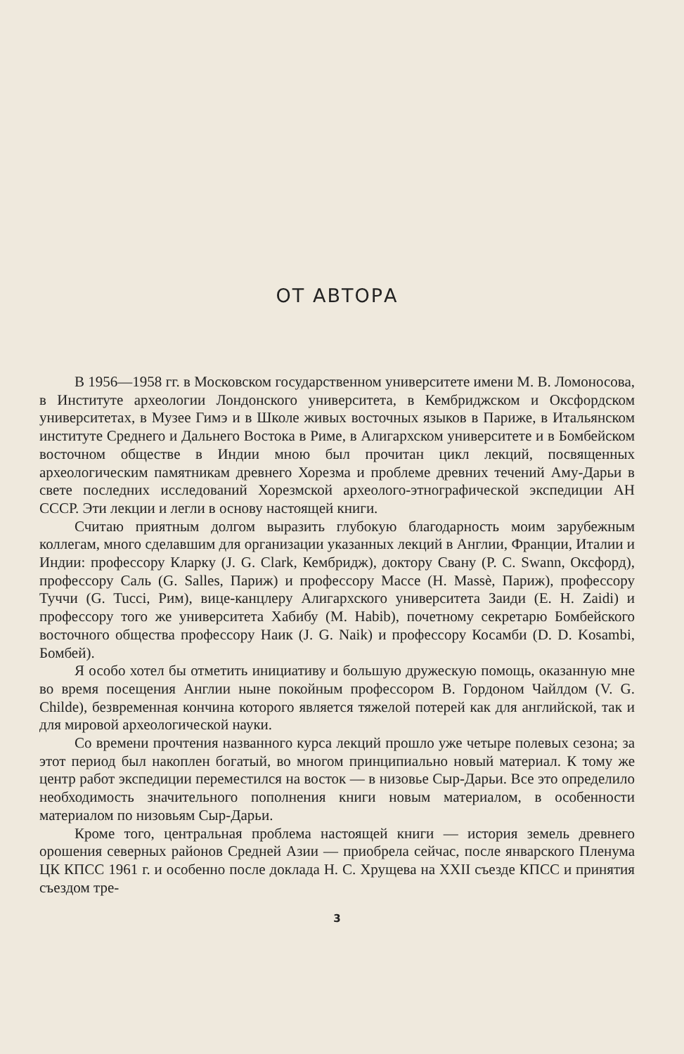ОТ АВТОРА
В 1956—1958 гг. в Московском государственном университете имени М. В. Ломоносова, в Институте археологии Лондонского университета, в Кембриджском и Оксфордском университетах, в Музее Гимэ и в Школе живых восточных языков в Париже, в Итальянском институте Среднего и Дальнего Востока в Риме, в Алигархском университете и в Бомбейском восточном обществе в Индии мною был прочитан цикл лекций, посвященных археологическим памятникам древнего Хорезма и проблеме древних течений Аму-Дарьи в свете последних исследований Хорезмской археолого-этнографической экспедиции АН СССР. Эти лекции и легли в основу настоящей книги.
Считаю приятным долгом выразить глубокую благодарность моим зарубежным коллегам, много сделавшим для организации указанных лекций в Англии, Франции, Италии и Индии: профессору Кларку (J. G. Clark, Кембридж), доктору Свану (P. C. Swann, Оксфорд), профессору Саль (G. Salles, Париж) и профессору Массе (H. Massè, Париж), профессору Туччи (G. Tucci, Рим), вице-канцлеру Алигархского университета Заиди (E. H. Zaidi) и профессору того же университета Хабибу (M. Habib), почетному секретарю Бомбейского восточного общества профессору Наик (J. G. Naik) и профессору Косамби (D. D. Kosambi, Бомбей).
Я особо хотел бы отметить инициативу и большую дружескую помощь, оказанную мне во время посещения Англии ныне покойным профессором В. Гордоном Чайлдом (V. G. Childe), безвременная кончина которого является тяжелой потерей как для английской, так и для мировой археологической науки.
Со времени прочтения названного курса лекций прошло уже четыре полевых сезона; за этот период был накоплен богатый, во многом принципиально новый материал. К тому же центр работ экспедиции переместился на восток — в низовье Сыр-Дарьи. Все это определило необходимость значительного пополнения книги новым материалом, в особенности материалом по низовьям Сыр-Дарьи.
Кроме того, центральная проблема настоящей книги — история земель древнего орошения северных районов Средней Азии — приобрела сейчас, после январского Пленума ЦК КПСС 1961 г. и особенно после доклада Н. С. Хрущева на XXII съезде КПСС и принятия съездом тре-
3